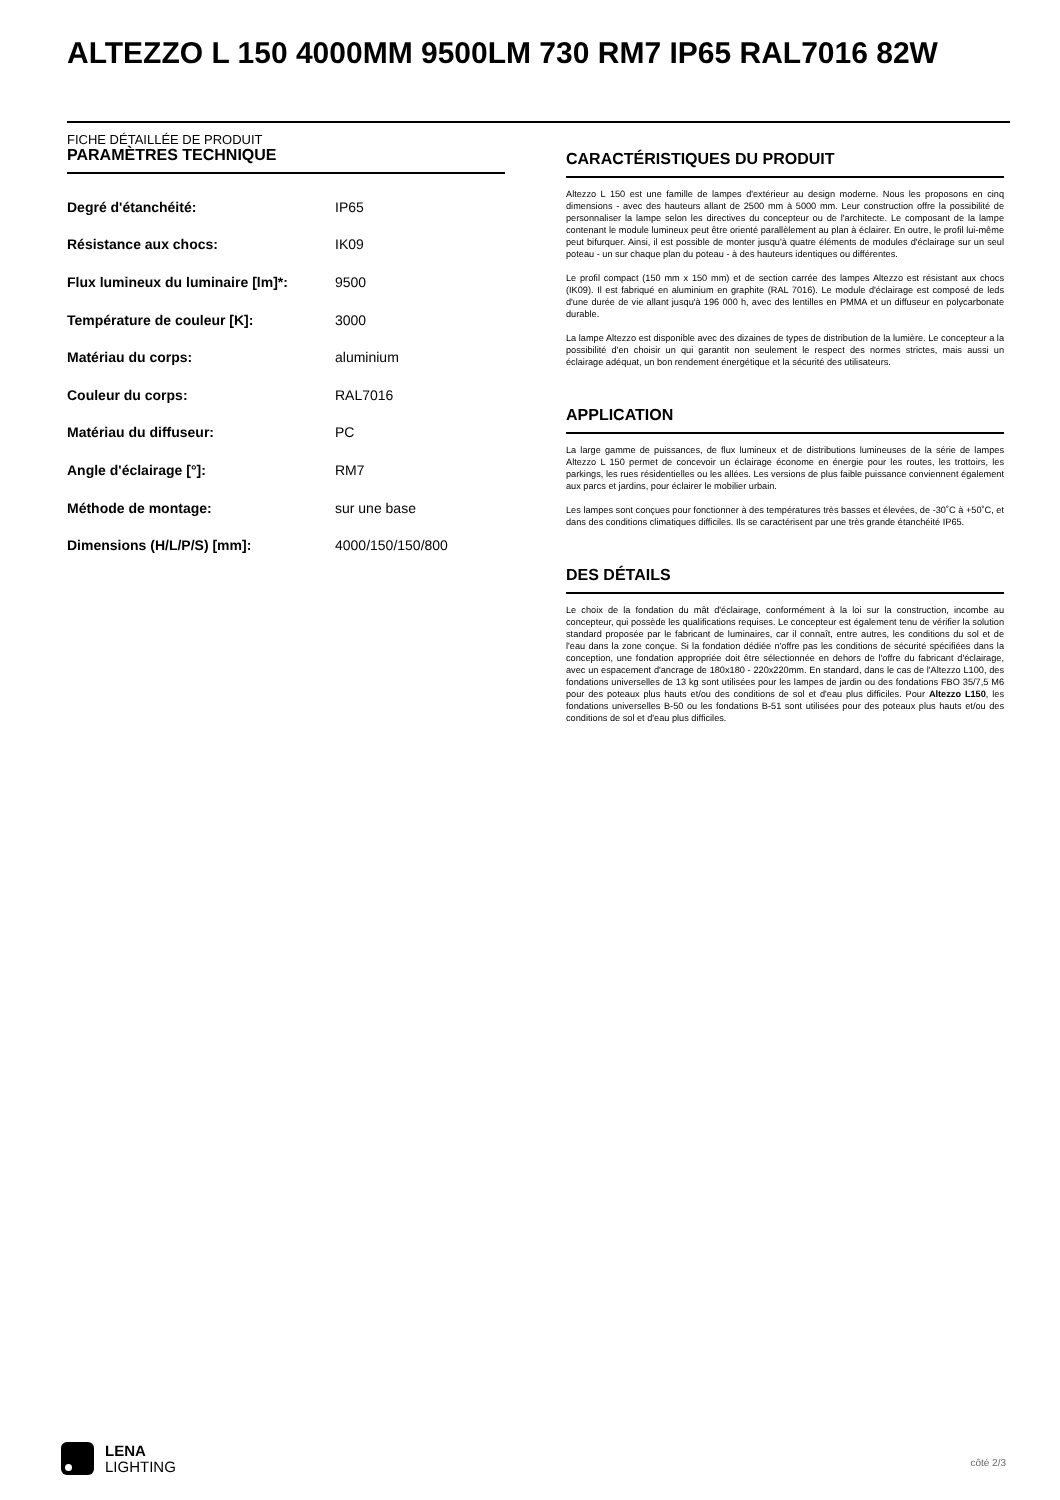ALTEZZO L 150 4000MM 9500LM 730 RM7 IP65 RAL7016 82W
FICHE DÉTAILLÉE DE PRODUIT
PARAMÈTRES TECHNIQUE
| Degré d'étanchéité: | IP65 |
| Résistance aux chocs: | IK09 |
| Flux lumineux du luminaire [lm]*: | 9500 |
| Température de couleur [K]: | 3000 |
| Matériau du corps: | aluminium |
| Couleur du corps: | RAL7016 |
| Matériau du diffuseur: | PC |
| Angle d'éclairage [°]: | RM7 |
| Méthode de montage: | sur une base |
| Dimensions (H/L/P/S) [mm]: | 4000/150/150/800 |
CARACTÉRISTIQUES DU PRODUIT
Altezzo L 150 est une famille de lampes d'extérieur au design moderne. Nous les proposons en cinq dimensions - avec des hauteurs allant de 2500 mm à 5000 mm. Leur construction offre la possibilité de personnaliser la lampe selon les directives du concepteur ou de l'architecte. Le composant de la lampe contenant le module lumineux peut être orienté parallèlement au plan à éclairer. En outre, le profil lui-même peut bifurquer. Ainsi, il est possible de monter jusqu'à quatre éléments de modules d'éclairage sur un seul poteau - un sur chaque plan du poteau - à des hauteurs identiques ou différentes.
Le profil compact (150 mm x 150 mm) et de section carrée des lampes Altezzo est résistant aux chocs (IK09). Il est fabriqué en aluminium en graphite (RAL 7016). Le module d'éclairage est composé de leds d'une durée de vie allant jusqu'à 196 000 h, avec des lentilles en PMMA et un diffuseur en polycarbonate durable.
La lampe Altezzo est disponible avec des dizaines de types de distribution de la lumière. Le concepteur a la possibilité d'en choisir un qui garantit non seulement le respect des normes strictes, mais aussi un éclairage adéquat, un bon rendement énergétique et la sécurité des utilisateurs.
APPLICATION
La large gamme de puissances, de flux lumineux et de distributions lumineuses de la série de lampes Altezzo L 150 permet de concevoir un éclairage économe en énergie pour les routes, les trottoirs, les parkings, les rues résidentielles ou les allées. Les versions de plus faible puissance conviennent également aux parcs et jardins, pour éclairer le mobilier urbain.
Les lampes sont conçues pour fonctionner à des températures très basses et élevées, de -30˚C à +50˚C, et dans des conditions climatiques difficiles. Ils se caractérisent par une très grande étanchéité IP65.
DES DÉTAILS
Le choix de la fondation du mât d'éclairage, conformément à la loi sur la construction, incombe au concepteur, qui possède les qualifications requises. Le concepteur est également tenu de vérifier la solution standard proposée par le fabricant de luminaires, car il connaît, entre autres, les conditions du sol et de l'eau dans la zone conçue. Si la fondation dédiée n'offre pas les conditions de sécurité spécifiées dans la conception, une fondation appropriée doit être sélectionnée en dehors de l'offre du fabricant d'éclairage, avec un espacement d'ancrage de 180x180 - 220x220mm. En standard, dans le cas de l'Altezzo L100, des fondations universelles de 13 kg sont utilisées pour les lampes de jardin ou des fondations FBO 35/7,5 M6 pour des poteaux plus hauts et/ou des conditions de sol et d'eau plus difficiles. Pour Altezzo L150, les fondations universelles B-50 ou les fondations B-51 sont utilisées pour des poteaux plus hauts et/ou des conditions de sol et d'eau plus difficiles.
LENA
LIGHTING
côté 2/3